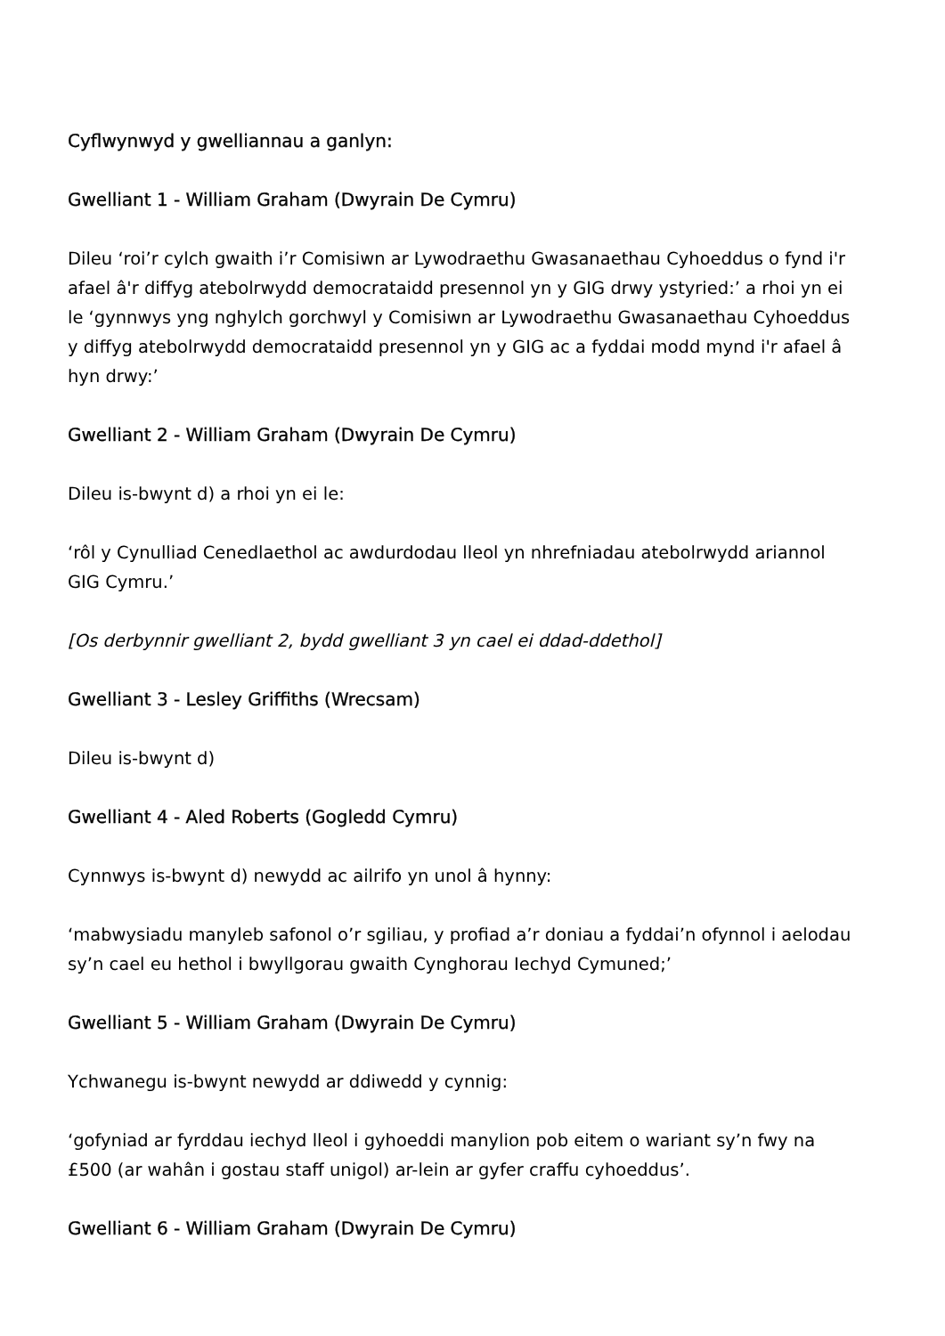Cyflwynwyd y gwelliannau a ganlyn:
Gwelliant 1 - William Graham (Dwyrain De Cymru)
Dileu ‘roi’r cylch gwaith i’r Comisiwn ar Lywodraethu Gwasanaethau Cyhoeddus o fynd i'r afael â'r diffyg atebolrwydd democrataidd presennol yn y GIG drwy ystyried:’ a rhoi yn ei le ‘gynnwys yng nghylch gorchwyl y Comisiwn ar Lywodraethu Gwasanaethau Cyhoeddus y diffyg atebolrwydd democrataidd presennol yn y GIG ac a fyddai modd mynd i'r afael â hyn drwy:’
Gwelliant 2 - William Graham (Dwyrain De Cymru)
Dileu is-bwynt d) a rhoi yn ei le:
‘rôl y Cynulliad Cenedlaethol ac awdurdodau lleol yn nhrefniadau atebolrwydd ariannol GIG Cymru.’
[Os derbynnir gwelliant 2, bydd gwelliant 3 yn cael ei ddad-ddethol]
Gwelliant 3 - Lesley Griffiths (Wrecsam)
Dileu is-bwynt d)
Gwelliant 4 - Aled Roberts (Gogledd Cymru)
Cynnwys is-bwynt d) newydd ac ailrifo yn unol â hynny:
‘mabwysiadu manyleb safonol o’r sgiliau, y profiad a’r doniau a fyddai’n ofynnol i aelodau sy’n cael eu hethol i bwyllgorau gwaith Cynghorau Iechyd Cymuned;’
Gwelliant 5 - William Graham (Dwyrain De Cymru)
Ychwanegu is-bwynt newydd ar ddiwedd y cynnig:
‘gofyniad ar fyrddau iechyd lleol i gyhoeddi manylion pob eitem o wariant sy’n fwy na £500 (ar wahân i gostau staff unigol) ar-lein ar gyfer craffu cyhoeddus’.
Gwelliant 6 - William Graham (Dwyrain De Cymru)